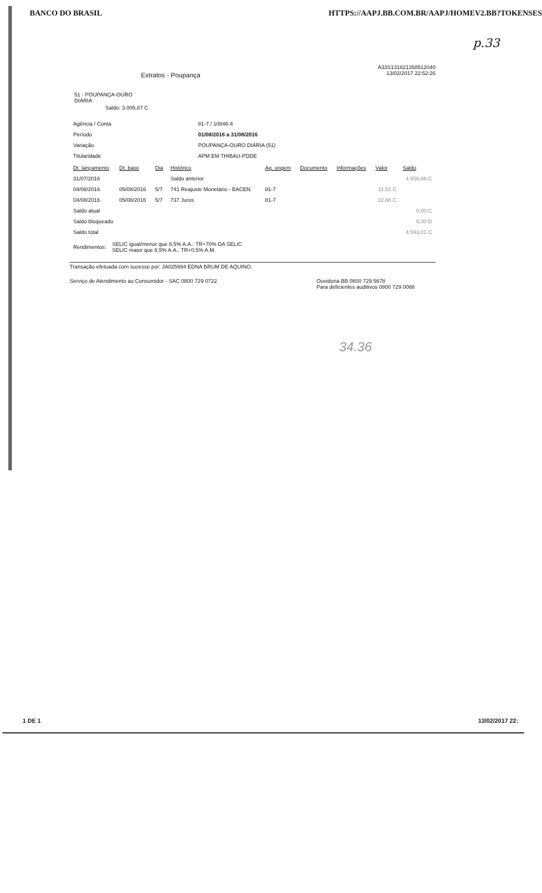BANCO DO BRASIL HTTPS://AAPJ.BB.COM.BR/AAPJ/HOMEV2.BB?TOKENSES
p.33
Extratos - Poupança A33S131821358512040
13/02/2017 22:52:26
51 - POUPANÇA-OURO
DIÁRIA
Saldo: 3.005,87 C
| Agência / Conta | 81-7 / 10846-4 |
| Período | 01/08/2016 a 31/08/2016 |
| Variação | POUPANÇA-OURO DIÁRIA (51) |
| Titularidade | APM EM THIBAU-PDDE |
| Dt. lançamento | Dt. base | Dia | Histórico | Ag. origem | Documento | Informações | Valor | Saldo |
| --- | --- | --- | --- | --- | --- | --- | --- | --- |
| 31/07/2016 | | | Saldo anterior | | | | | 4.556,88 C |
| 04/08/2016 | 05/08/2016 | 5/7 | 741 Reajuste Monetário - BACEN | 81-7 | | | 11,51 C | |
| 04/08/2016 | 05/08/2016 | 5/7 | 737 Juros | 81-7 | | | 22,88 C | |
| Saldo atual | | | | | | | | 0,00 C |
| Saldo bloqueado | | | | | | | | 0,00 D |
| Saldo total | | | | | | | | 4.593,01 C |
| Rendimentos: | SELIC igual/menor que 8,5% A.A.: TR+70% DA SELIC SELIC maior que 8,5% A.A.: TR+0,5% A.M. |
Transação efetuada com sucesso por: JA025994 EDNA BRUM DE AQUINO.
Serviço de Atendimento ao Consumidor - SAC 0800 729 0722 Ouvidoria BB 0800 729 5678
Para deficientes auditivos 0800 729 0088
34.36
1 DE 1 13/02/2017 22: